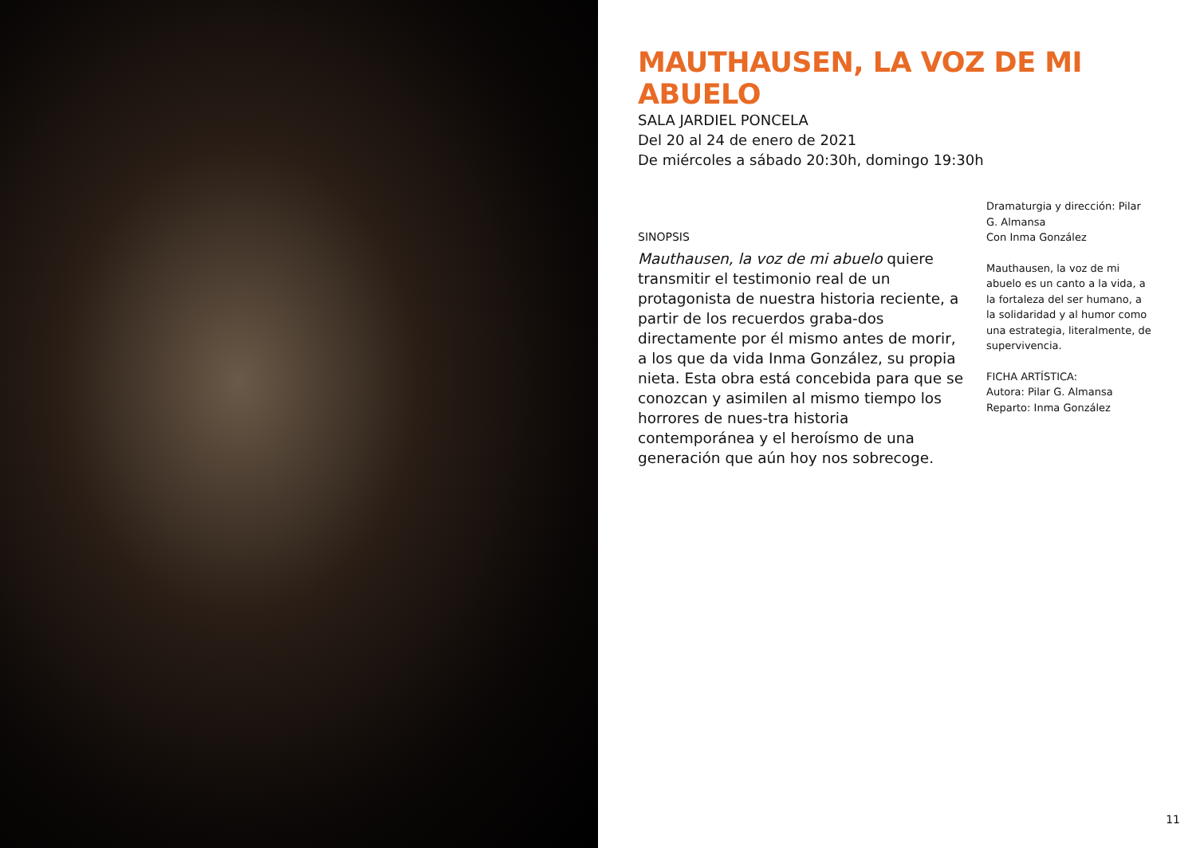MAUTHAUSEN, LA VOZ DE MI ABUELO
SALA JARDIEL PONCELA
Del 20 al 24 de enero de 2021
De miércoles a sábado 20:30h, domingo 19:30h
SINOPSIS
Mauthausen, la voz de mi abuelo quiere transmitir el testimonio real de un protagonista de nuestra historia reciente, a partir de los recuerdos graba-dos directamente por él mismo antes de morir, a los que da vida Inma González, su propia nieta. Esta obra está concebida para que se conozcan y asimilen al mismo tiempo los horrores de nues-tra historia contemporánea y el heroísmo de una generación que aún hoy nos sobrecoge.
Dramaturgia y dirección: Pilar G. Almansa
Con Inma González
Mauthausen, la voz de mi abuelo es un canto a la vida, a la fortaleza del ser humano, a la solidaridad y al humor como una estrategia, literalmente, de supervivencia.
FICHA ARTÍSTICA:
Autora: Pilar G. Almansa
Reparto: Inma González
11